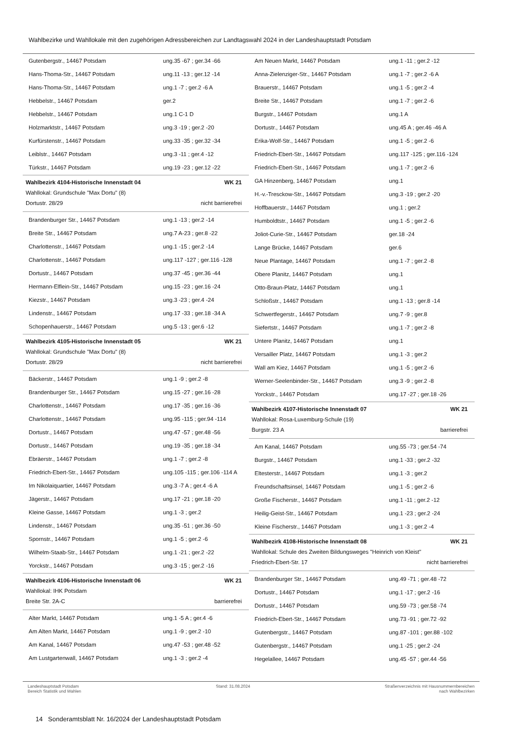Wahlbezirke und Wahllokale mit den zugehörigen Adressbereichen zur Landtagswahl 2024 in der Landeshauptstadt Potsdam
| Gutenbergstr., 14467 Potsdam | ung.35 -67 ; ger.34 -66 |
| Hans-Thoma-Str., 14467 Potsdam | ung.11 -13 ; ger.12 -14 |
| Hans-Thoma-Str., 14467 Potsdam | ung.1 -7 ; ger.2 -6 A |
| Hebbelstr., 14467 Potsdam | ger.2 |
| Hebbelstr., 14467 Potsdam | ung.1 C-1 D |
| Holzmarktstr., 14467 Potsdam | ung.3 -19 ; ger.2 -20 |
| Kurfürstenstr., 14467 Potsdam | ung.33 -35 ; ger.32 -34 |
| Leiblstr., 14467 Potsdam | ung.3 -11 ; ger.4 -12 |
| Türkstr., 14467 Potsdam | ung.19 -23 ; ger.12 -22 |
Wahlbezirk 4104-Historische Innenstadt 04 WK 21
Wahllokal: Grundschule "Max Dortu" (8)
Dortustr. 28/29 nicht barrierefrei
| Brandenburger Str., 14467 Potsdam | ung.1 -13 ; ger.2 -14 |
| Breite Str., 14467 Potsdam | ung.7 A-23 ; ger.8 -22 |
| Charlottenstr., 14467 Potsdam | ung.1 -15 ; ger.2 -14 |
| Charlottenstr., 14467 Potsdam | ung.117 -127 ; ger.116 -128 |
| Dortustr., 14467 Potsdam | ung.37 -45 ; ger.36 -44 |
| Hermann-Elflein-Str., 14467 Potsdam | ung.15 -23 ; ger.16 -24 |
| Kiezstr., 14467 Potsdam | ung.3 -23 ; ger.4 -24 |
| Lindenstr., 14467 Potsdam | ung.17 -33 ; ger.18 -34 A |
| Schopenhauerstr., 14467 Potsdam | ung.5 -13 ; ger.6 -12 |
Wahlbezirk 4105-Historische Innenstadt 05 WK 21
Wahllokal: Grundschule "Max Dortu" (8)
Dortustr. 28/29 nicht barrierefrei
| Bäckerstr., 14467 Potsdam | ung.1 -9 ; ger.2 -8 |
| Brandenburger Str., 14467 Potsdam | ung.15 -27 ; ger.16 -28 |
| Charlottenstr., 14467 Potsdam | ung.17 -35 ; ger.16 -36 |
| Charlottenstr., 14467 Potsdam | ung.95 -115 ; ger.94 -114 |
| Dortustr., 14467 Potsdam | ung.47 -57 ; ger.48 -56 |
| Dortustr., 14467 Potsdam | ung.19 -35 ; ger.18 -34 |
| Ebräerstr., 14467 Potsdam | ung.1 -7 ; ger.2 -8 |
| Friedrich-Ebert-Str., 14467 Potsdam | ung.105 -115 ; ger.106 -114 A |
| Im Nikolaiquartier, 14467 Potsdam | ung.3 -7 A ; ger.4 -6 A |
| Jägerstr., 14467 Potsdam | ung.17 -21 ; ger.18 -20 |
| Kleine Gasse, 14467 Potsdam | ung.1 -3 ; ger.2 |
| Lindenstr., 14467 Potsdam | ung.35 -51 ; ger.36 -50 |
| Spornstr., 14467 Potsdam | ung.1 -5 ; ger.2 -6 |
| Wilhelm-Staab-Str., 14467 Potsdam | ung.1 -21 ; ger.2 -22 |
| Yorckstr., 14467 Potsdam | ung.3 -15 ; ger.2 -16 |
Wahlbezirk 4106-Historische Innenstadt 06 WK 21
Wahllokal: IHK Potsdam
Breite Str. 2A-C barrierefrei
| Alter Markt, 14467 Potsdam | ung.1 -5 A ; ger.4 -6 |
| Am Alten Markt, 14467 Potsdam | ung.1 -9 ; ger.2 -10 |
| Am Kanal, 14467 Potsdam | ung.47 -53 ; ger.48 -52 |
| Am Lustgartenwall, 14467 Potsdam | ung.1 -3 ; ger.2 -4 |
| Am Neuen Markt, 14467 Potsdam | ung.1 -11 ; ger.2 -12 |
| Anna-Zielenziger-Str., 14467 Potsdam | ung.1 -7 ; ger.2 -6 A |
| Brauerstr., 14467 Potsdam | ung.1 -5 ; ger.2 -4 |
| Breite Str., 14467 Potsdam | ung.1 -7 ; ger.2 -6 |
| Burgstr., 14467 Potsdam | ung.1 A |
| Dortustr., 14467 Potsdam | ung.45 A ; ger.46 -46 A |
| Erika-Wolf-Str., 14467 Potsdam | ung.1 -5 ; ger.2 -6 |
| Friedrich-Ebert-Str., 14467 Potsdam | ung.117 -125 ; ger.116 -124 |
| Friedrich-Ebert-Str., 14467 Potsdam | ung.1 -7 ; ger.2 -6 |
| GA Hinzenberg, 14467 Potsdam | ung.1 |
| H.-v.-Tresckow-Str., 14467 Potsdam | ung.3 -19 ; ger.2 -20 |
| Hoffbauerstr., 14467 Potsdam | ung.1 ; ger.2 |
| Humboldtstr., 14467 Potsdam | ung.1 -5 ; ger.2 -6 |
| Joliot-Curie-Str., 14467 Potsdam | ger.18 -24 |
| Lange Brücke, 14467 Potsdam | ger.6 |
| Neue Plantage, 14467 Potsdam | ung.1 -7 ; ger.2 -8 |
| Obere Planitz, 14467 Potsdam | ung.1 |
| Otto-Braun-Platz, 14467 Potsdam | ung.1 |
| Schloßstr., 14467 Potsdam | ung.1 -13 ; ger.8 -14 |
| Schwertfegerstr., 14467 Potsdam | ung.7 -9 ; ger.8 |
| Siefertstr., 14467 Potsdam | ung.1 -7 ; ger.2 -8 |
| Untere Planitz, 14467 Potsdam | ung.1 |
| Versailler Platz, 14467 Potsdam | ung.1 -3 ; ger.2 |
| Wall am Kiez, 14467 Potsdam | ung.1 -5 ; ger.2 -6 |
| Werner-Seelenbinder-Str., 14467 Potsdam | ung.3 -9 ; ger.2 -8 |
| Yorckstr., 14467 Potsdam | ung.17 -27 ; ger.18 -26 |
Wahlbezirk 4107-Historische Innenstadt 07 WK 21
Wahllokal: Rosa-Luxemburg-Schule (19)
Burgstr. 23 A barrierefrei
| Am Kanal, 14467 Potsdam | ung.55 -73 ; ger.54 -74 |
| Burgstr., 14467 Potsdam | ung.1 -33 ; ger.2 -32 |
| Eltesterstr., 14467 Potsdam | ung.1 -3 ; ger.2 |
| Freundschaftsinsel, 14467 Potsdam | ung.1 -5 ; ger.2 -6 |
| Große Fischerstr., 14467 Potsdam | ung.1 -11 ; ger.2 -12 |
| Heilig-Geist-Str., 14467 Potsdam | ung.1 -23 ; ger.2 -24 |
| Kleine Fischerstr., 14467 Potsdam | ung.1 -3 ; ger.2 -4 |
Wahlbezirk 4108-Historische Innenstadt 08 WK 21
Wahllokal: Schule des Zweiten Bildungsweges "Heinrich von Kleist"
Friedrich-Ebert-Str. 17 nicht barrierefrei
| Brandenburger Str., 14467 Potsdam | ung.49 -71 ; ger.48 -72 |
| Dortustr., 14467 Potsdam | ung.1 -17 ; ger.2 -16 |
| Dortustr., 14467 Potsdam | ung.59 -73 ; ger.58 -74 |
| Friedrich-Ebert-Str., 14467 Potsdam | ung.73 -91 ; ger.72 -92 |
| Gutenbergstr., 14467 Potsdam | ung.87 -101 ; ger.88 -102 |
| Gutenbergstr., 14467 Potsdam | ung.1 -25 ; ger.2 -24 |
| Hegelallee, 14467 Potsdam | ung.45 -57 ; ger.44 -56 |
Landeshauptstadt Potsdam
Bereich Statistik und Wahlen
Stand: 31.08.2024 Straßenverzeichnis mit Hausnummernbereichen
nach Wahlbezirken
14 Sonderamtsblatt Nr. 16/2024 der Landeshauptstadt Potsdam